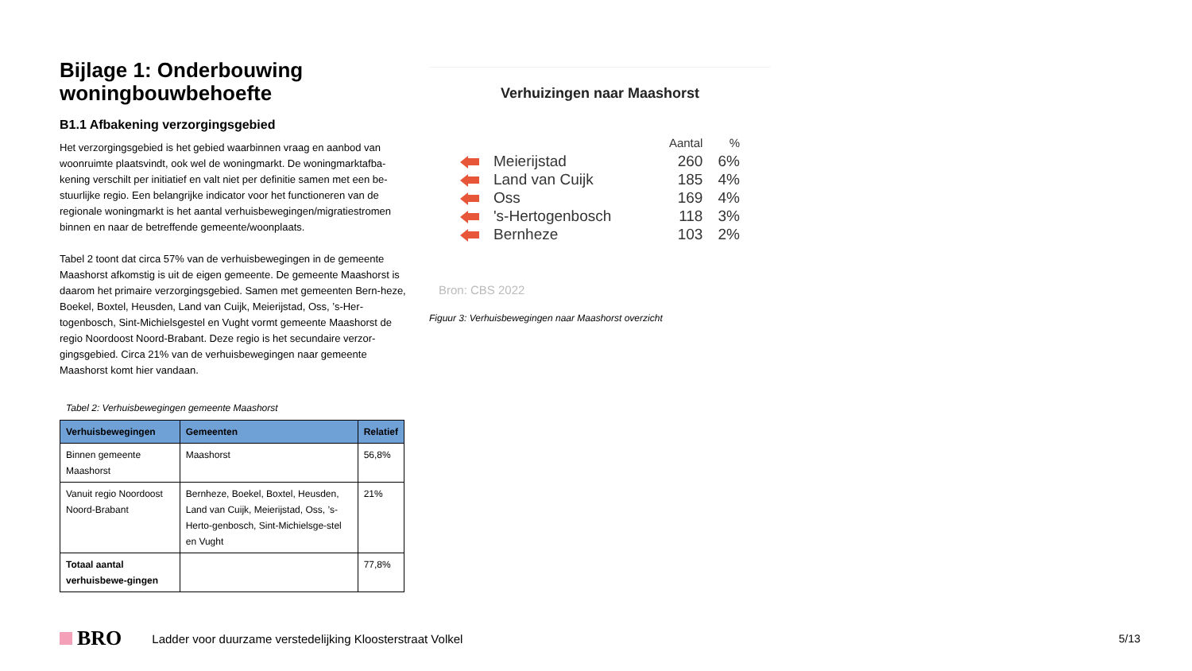Bijlage 1: Onderbouwing woningbouwbehoefte
B1.1 Afbakening verzorgingsgebied
Het verzorgingsgebied is het gebied waarbinnen vraag en aanbod van woonruimte plaatsvindt, ook wel de woningmarkt. De woningmarktafba-kening verschilt per initiatief en valt niet per definitie samen met een be-stuurlijke regio. Een belangrijke indicator voor het functioneren van de regionale woningmarkt is het aantal verhuisbewegingen/migratiestromen binnen en naar de betreffende gemeente/woonplaats.
Tabel 2 toont dat circa 57% van de verhuisbewegingen in de gemeente Maashorst afkomstig is uit de eigen gemeente. De gemeente Maashorst is daarom het primaire verzorgingsgebied. Samen met gemeenten Bern-heze, Boekel, Boxtel, Heusden, Land van Cuijk, Meierijstad, Oss, ’s-Her-togenbosch, Sint-Michielsgestel en Vught vormt gemeente Maashorst de regio Noordoost Noord-Brabant. Deze regio is het secundaire verzor-gingsgebied. Circa 21% van de verhuisbewegingen naar gemeente Maashorst komt hier vandaan.
Tabel 2: Verhuisbewegingen gemeente Maashorst
| Verhuisbewegingen | Gemeenten | Relatief |
| --- | --- | --- |
| Binnen gemeente Maashorst | Maashorst | 56,8% |
| Vanuit regio Noordoost Noord-Brabant | Bernheze, Boekel, Boxtel, Heusden, Land van Cuijk, Meierijstad, Oss, ’s-Herto-genbosch, Sint-Michielsge-stel en Vught | 21% |
| Totaal aantal verhuisbewe-gingen | | 77,8% |
Verhuizingen naar Maashorst
| | | Aantal | % |
| | Meierijstad | 260 | 6% |
| | Land van Cuijk | 185 | 4% |
| | Oss | 169 | 4% |
| | 's-Hertogenbosch | 118 | 3% |
| | Bernheze | 103 | 2% |
Bron: CBS 2022
Figuur 3: Verhuisbewegingen naar Maashorst overzicht
BRO Ladder voor duurzame verstedelijking Kloosterstraat Volkel 5/13